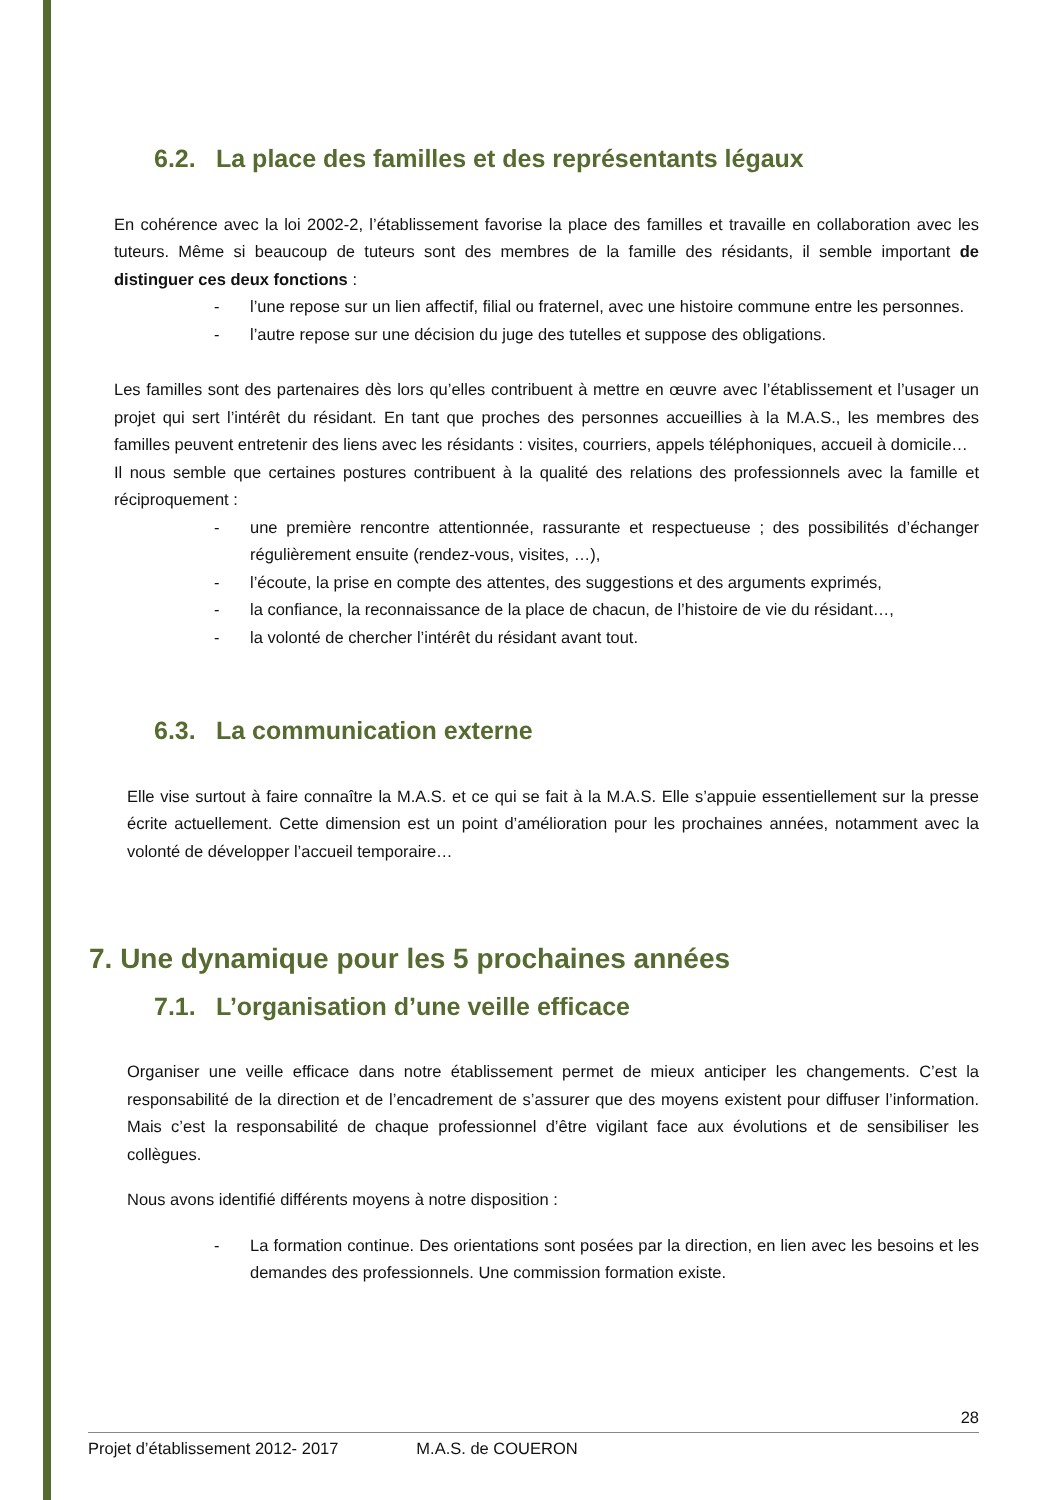6.2. La place des familles et des représentants légaux
En cohérence avec la loi 2002-2, l’établissement favorise la place des familles et travaille en collaboration avec les tuteurs. Même si beaucoup de tuteurs sont des membres de la famille des résidants, il semble important de distinguer ces deux fonctions :
- l’une repose sur un lien affectif, filial ou fraternel, avec une histoire commune entre les personnes.
- l’autre repose sur une décision du juge des tutelles et suppose des obligations.
Les familles sont des partenaires dès lors qu’elles contribuent à mettre en œuvre avec l’établissement et l’usager un projet qui sert l’intérêt du résidant. En tant que proches des personnes accueillies à la M.A.S., les membres des familles peuvent entretenir des liens avec les résidants : visites, courriers, appels téléphoniques, accueil à domicile…
Il nous semble que certaines postures contribuent à la qualité des relations des professionnels avec la famille et réciproquement :
- une première rencontre attentionnée, rassurante et respectueuse ; des possibilités d’échanger régulièrement ensuite (rendez-vous, visites, …),
- l’écoute, la prise en compte des attentes, des suggestions et des arguments exprimés,
- la confiance, la reconnaissance de la place de chacun, de l’histoire de vie du résidant…,
- la volonté de chercher l’intérêt du résidant avant tout.
6.3. La communication externe
Elle vise surtout à faire connaître la M.A.S. et ce qui se fait à la M.A.S. Elle s’appuie essentiellement sur la presse écrite actuellement. Cette dimension est un point d’amélioration pour les prochaines années, notamment avec la volonté de développer l’accueil temporaire…
7. Une dynamique pour les 5 prochaines années
7.1. L’organisation d’une veille efficace
Organiser une veille efficace dans notre établissement permet de mieux anticiper les changements. C’est la responsabilité de la direction et de l’encadrement de s’assurer que des moyens existent pour diffuser l’information. Mais c’est la responsabilité de chaque professionnel d’être vigilant face aux évolutions et de sensibiliser les collègues.
Nous avons identifié différents moyens à notre disposition :
- La formation continue. Des orientations sont posées par la direction, en lien avec les besoins et les demandes des professionnels. Une commission formation existe.
28
Projet d’établissement 2012- 2017 M.A.S. de COUERON